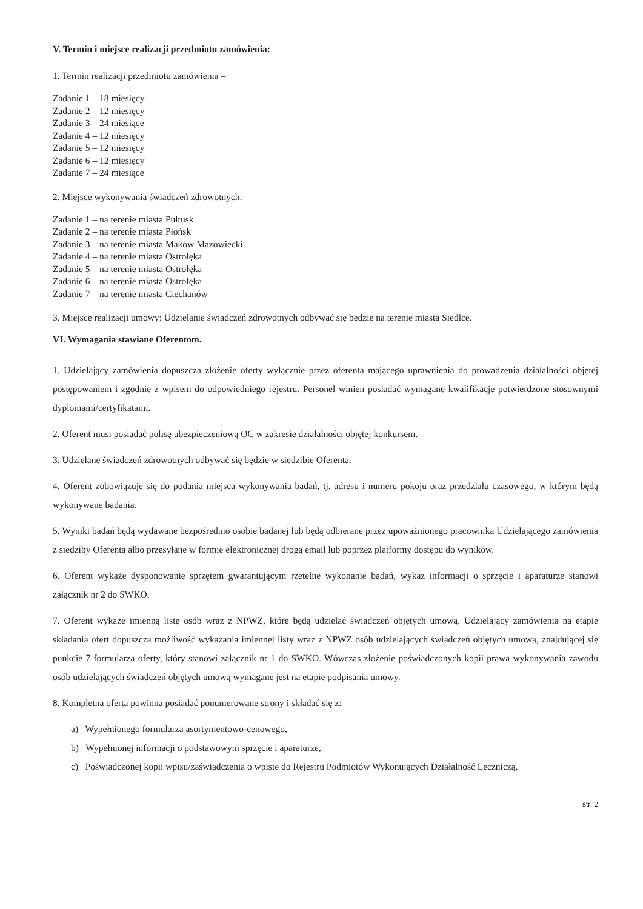V. Termin i miejsce realizacji przedmiotu zamówienia:
1. Termin realizacji przedmiotu zamówienia –
Zadanie 1 – 18 miesięcy
Zadanie 2 – 12 miesięcy
Zadanie 3 – 24 miesiące
Zadanie 4 – 12 miesięcy
Zadanie 5 – 12 miesięcy
Zadanie 6 – 12 miesięcy
Zadanie 7 – 24 miesiące
2. Miejsce wykonywania świadczeń zdrowotnych:
Zadanie 1 – na terenie miasta Pułtusk
Zadanie 2 – na terenie miasta Płońsk
Zadanie 3 – na terenie miasta Maków Mazowiecki
Zadanie 4 – na terenie miasta Ostrołęka
Zadanie 5 – na terenie miasta Ostrołęka
Zadanie 6 – na terenie miasta Ostrołęka
Zadanie 7 – na terenie miasta Ciechanów
3. Miejsce realizacji umowy: Udzielanie świadczeń zdrowotnych odbywać się będzie na terenie miasta Siedlce.
VI. Wymagania stawiane Oferentom.
1. Udzielający zamówienia dopuszcza złożenie oferty wyłącznie przez oferenta mającego uprawnienia do prowadzenia działalności objętej postępowaniem i zgodnie z wpisem do odpowiedniego rejestru. Personel winien posiadać wymagane kwalifikacje potwierdzone stosownymi dyplomami/certyfikatami.
2. Oferent musi posiadać polisę ubezpieczeniową OC w zakresie działalności objętej konkursem.
3. Udzielane świadczeń zdrowotnych odbywać się będzie w siedzibie Oferenta.
4. Oferent zobowiązuje się do podania miejsca wykonywania badań, tj. adresu i numeru pokoju oraz przedziału czasowego, w którym będą wykonywane badania.
5. Wyniki badań będą wydawane bezpośrednio osobie badanej lub będą odbierane przez upoważnionego pracownika Udzielającego zamówienia z siedziby Oferenta albo przesyłane w formie elektronicznej drogą email lub poprzez platformy dostępu do wyników.
6. Oferent wykaże dysponowanie sprzętem gwarantującym rzetelne wykonanie badań, wykaz informacji o sprzęcie i aparaturze stanowi załącznik nr 2 do SWKO.
7. Oferent wykaże imienną listę osób wraz z NPWZ, które będą udzielać świadczeń objętych umową. Udzielający zamówienia na etapie składania ofert dopuszcza możliwość wykazania imiennej listy wraz z NPWZ osób udzielających świadczeń objętych umową, znajdującej się punkcie 7 formularza oferty, który stanowi załącznik nr 1 do SWKO. Wówczas złożenie poświadczonych kopii prawa wykonywania zawodu osób udzielających świadczeń objętych umową wymagane jest na etapie podpisania umowy.
8. Kompletna oferta powinna posiadać ponumerowane strony i składać się z:
a) Wypełnionego formularza asortymentowo-cenowego,
b) Wypełnionej informacji o podstawowym sprzęcie i aparaturze,
c) Poświadczonej kopii wpisu/zaświadczenia o wpisie do Rejestru Podmiotów Wykonujących Działalność Leczniczą,
str. 2